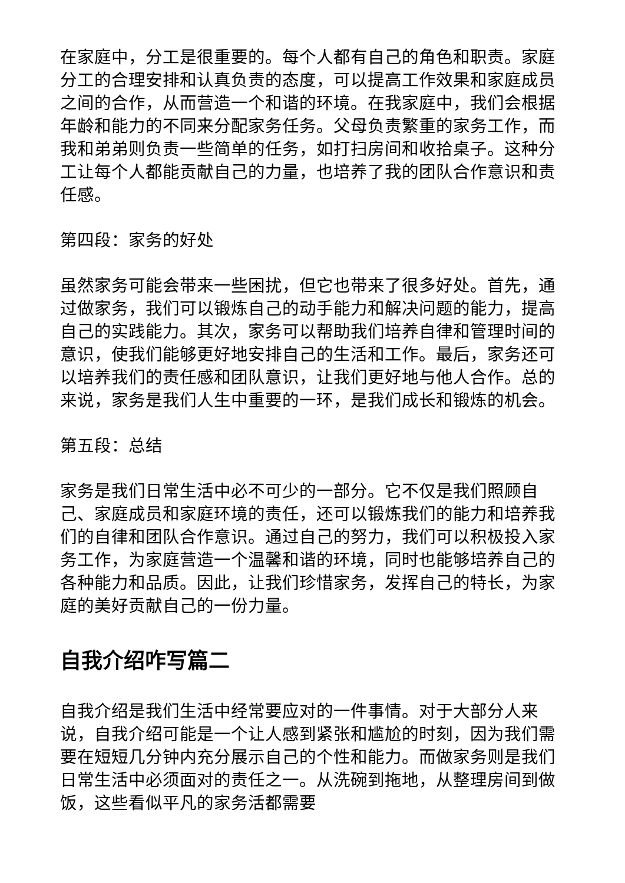在家庭中，分工是很重要的。每个人都有自己的角色和职责。家庭分工的合理安排和认真负责的态度，可以提高工作效果和家庭成员之间的合作，从而营造一个和谐的环境。在我家庭中，我们会根据年龄和能力的不同来分配家务任务。父母负责繁重的家务工作，而我和弟弟则负责一些简单的任务，如打扫房间和收拾桌子。这种分工让每个人都能贡献自己的力量，也培养了我的团队合作意识和责任感。
第四段：家务的好处
虽然家务可能会带来一些困扰，但它也带来了很多好处。首先，通过做家务，我们可以锻炼自己的动手能力和解决问题的能力，提高自己的实践能力。其次，家务可以帮助我们培养自律和管理时间的意识，使我们能够更好地安排自己的生活和工作。最后，家务还可以培养我们的责任感和团队意识，让我们更好地与他人合作。总的来说，家务是我们人生中重要的一环，是我们成长和锻炼的机会。
第五段：总结
家务是我们日常生活中必不可少的一部分。它不仅是我们照顾自己、家庭成员和家庭环境的责任，还可以锻炼我们的能力和培养我们的自律和团队合作意识。通过自己的努力，我们可以积极投入家务工作，为家庭营造一个温馨和谐的环境，同时也能够培养自己的各种能力和品质。因此，让我们珍惜家务，发挥自己的特长，为家庭的美好贡献自己的一份力量。
自我介绍咋写篇二
自我介绍是我们生活中经常要应对的一件事情。对于大部分人来说，自我介绍可能是一个让人感到紧张和尴尬的时刻，因为我们需要在短短几分钟内充分展示自己的个性和能力。而做家务则是我们日常生活中必须面对的责任之一。从洗碗到拖地，从整理房间到做饭，这些看似平凡的家务活都需要